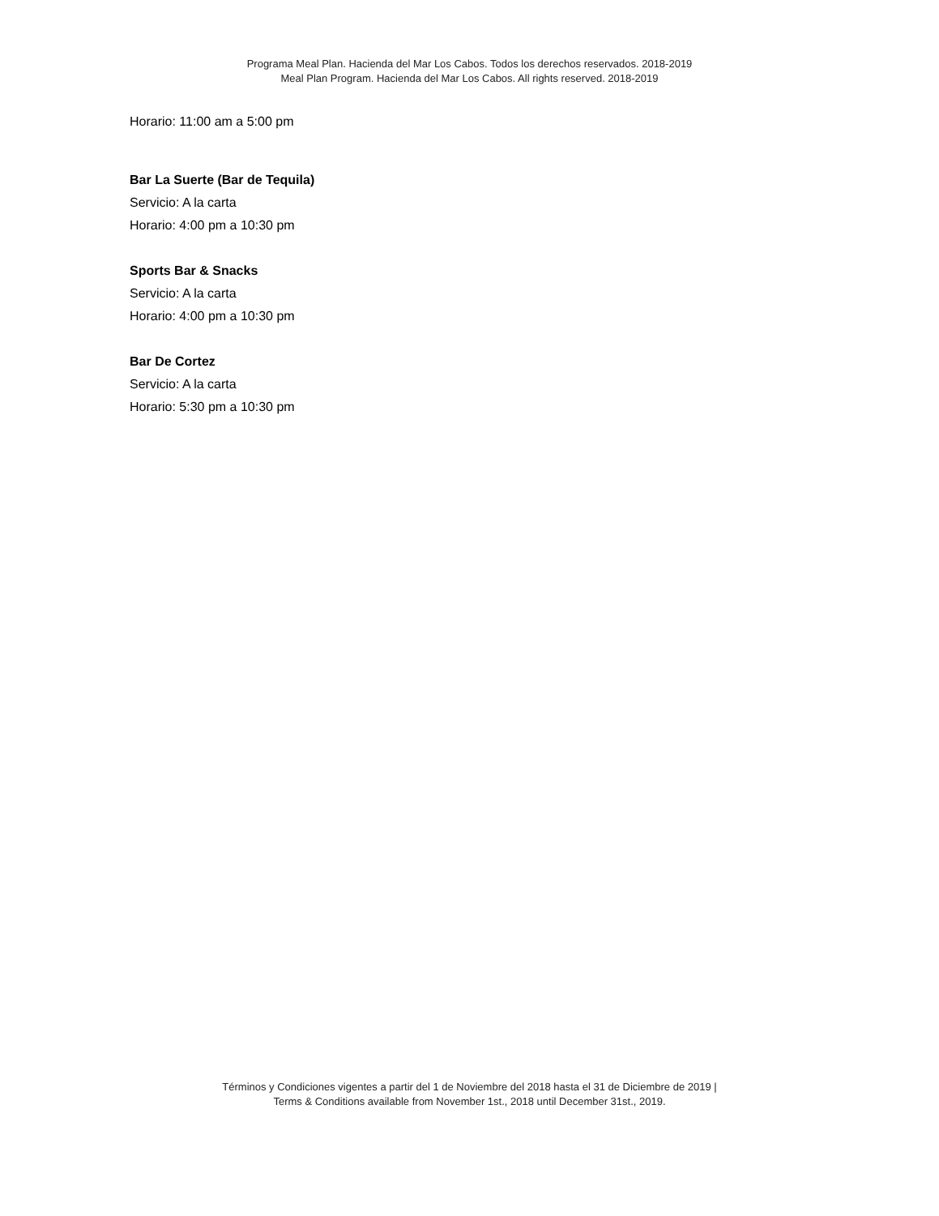Programa Meal Plan. Hacienda del Mar Los Cabos. Todos los derechos reservados. 2018-2019
Meal Plan Program. Hacienda del Mar Los Cabos. All rights reserved. 2018-2019
Horario: 11:00 am a 5:00 pm
Bar La Suerte (Bar de Tequila)
Servicio: A la carta
Horario: 4:00 pm a 10:30 pm
Sports Bar & Snacks
Servicio: A la carta
Horario: 4:00 pm a 10:30 pm
Bar De Cortez
Servicio: A la carta
Horario: 5:30 pm a 10:30 pm
Términos y Condiciones vigentes a partir del 1 de Noviembre del 2018 hasta el 31 de Diciembre de 2019 |
Terms & Conditions available from November 1st., 2018 until December 31st., 2019.